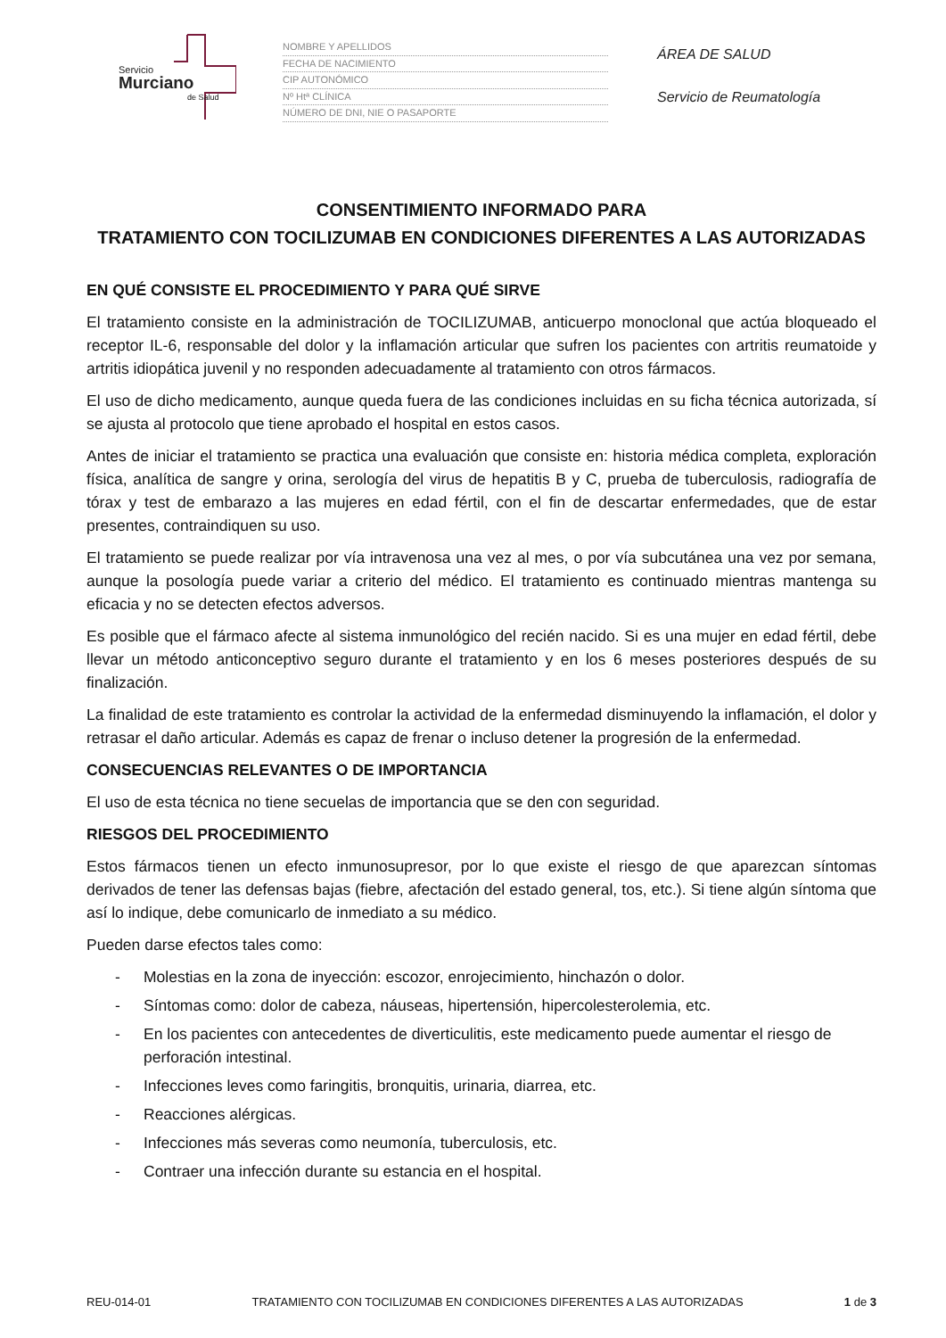Servicio
Murciano
de Salud
NOMBRE Y APELLIDOS
FECHA DE NACIMIENTO
CIP AUTONÓMICO
Nº Htª CLÍNICA
NÚMERO DE DNI, NIE O PASAPORTE
ÁREA DE SALUD
Servicio de Reumatología
CONSENTIMIENTO INFORMADO PARA
TRATAMIENTO CON TOCILIZUMAB EN CONDICIONES DIFERENTES A LAS AUTORIZADAS
EN QUÉ CONSISTE EL PROCEDIMIENTO Y PARA QUÉ SIRVE
El tratamiento consiste en la administración de TOCILIZUMAB, anticuerpo monoclonal que actúa bloqueado el receptor IL-6, responsable del dolor y la inflamación articular que sufren los pacientes con artritis reumatoide y artritis idiopática juvenil y no responden adecuadamente al tratamiento con otros fármacos.
El uso de dicho medicamento, aunque queda fuera de las condiciones incluidas en su ficha técnica autorizada, sí se ajusta al protocolo que tiene aprobado el hospital en estos casos.
Antes de iniciar el tratamiento se practica una evaluación que consiste en: historia médica completa, exploración física, analítica de sangre y orina, serología del virus de hepatitis B y C, prueba de tuberculosis, radiografía de tórax y test de embarazo a las mujeres en edad fértil, con el fin de descartar enfermedades, que de estar presentes, contraindiquen su uso.
El tratamiento se puede realizar por vía intravenosa una vez al mes, o por vía subcutánea una vez por semana, aunque la posología puede variar a criterio del médico. El tratamiento es continuado mientras mantenga su eficacia y no se detecten efectos adversos.
Es posible que el fármaco afecte al sistema inmunológico del recién nacido. Si es una mujer en edad fértil, debe llevar un método anticonceptivo seguro durante el tratamiento y en los 6 meses posteriores después de su finalización.
La finalidad de este tratamiento es controlar la actividad de la enfermedad disminuyendo la inflamación, el dolor y retrasar el daño articular. Además es capaz de frenar o incluso detener la progresión de la enfermedad.
CONSECUENCIAS RELEVANTES O DE IMPORTANCIA
El uso de esta técnica no tiene secuelas de importancia que se den con seguridad.
RIESGOS DEL PROCEDIMIENTO
Estos fármacos tienen un efecto inmunosupresor, por lo que existe el riesgo de que aparezcan síntomas derivados de tener las defensas bajas (fiebre, afectación del estado general, tos, etc.). Si tiene algún síntoma que así lo indique, debe comunicarlo de inmediato a su médico.
Pueden darse efectos tales como:
- Molestias en la zona de inyección: escozor, enrojecimiento, hinchazón o dolor.
- Síntomas como: dolor de cabeza, náuseas, hipertensión, hipercolesterolemia, etc.
- En los pacientes con antecedentes de diverticulitis, este medicamento puede aumentar el riesgo de perforación intestinal.
- Infecciones leves como faringitis, bronquitis, urinaria, diarrea, etc.
- Reacciones alérgicas.
- Infecciones más severas como neumonía, tuberculosis, etc.
- Contraer una infección durante su estancia en el hospital.
REU-014-01 TRATAMIENTO CON TOCILIZUMAB EN CONDICIONES DIFERENTES A LAS AUTORIZADAS 1 de 3